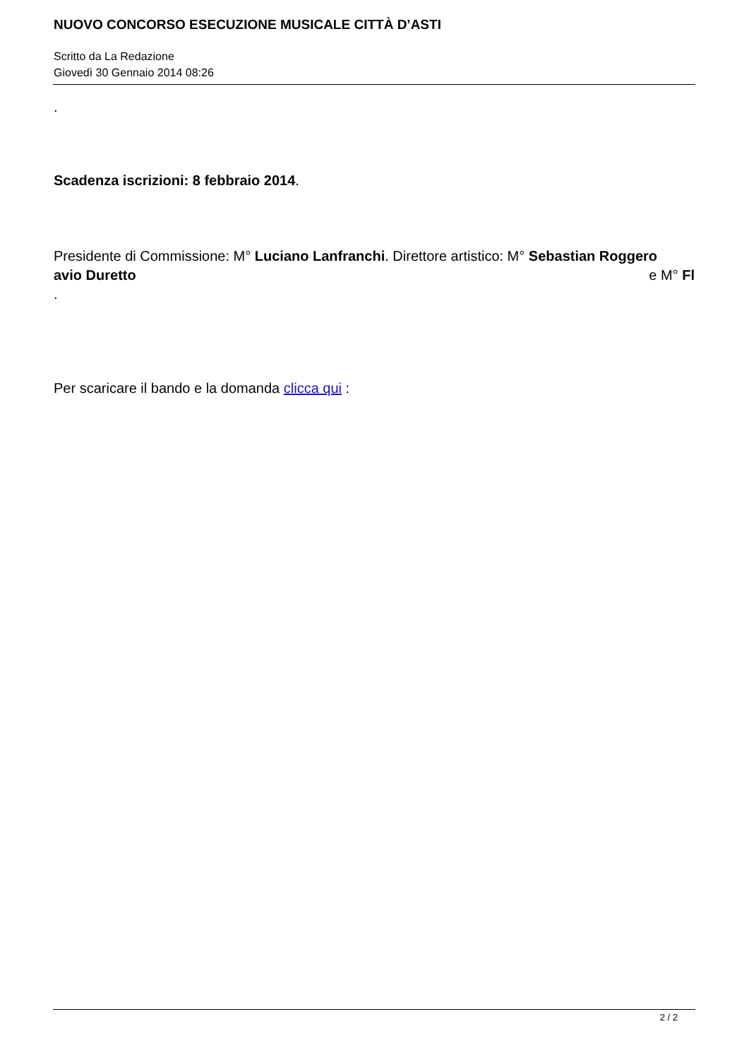NUOVO CONCORSO ESECUZIONE MUSICALE CITTÀ D’ASTI
Scritto da La Redazione
Giovedì 30 Gennaio 2014 08:26
.
Scadenza iscrizioni: 8 febbraio 2014.
Presidente di Commissione: M° Luciano Lanfranchi. Direttore artistico: M° Sebastian Roggero e M° Fl
avio Duretto
.
Per scaricare il bando e la domanda clicca qui :
2 / 2